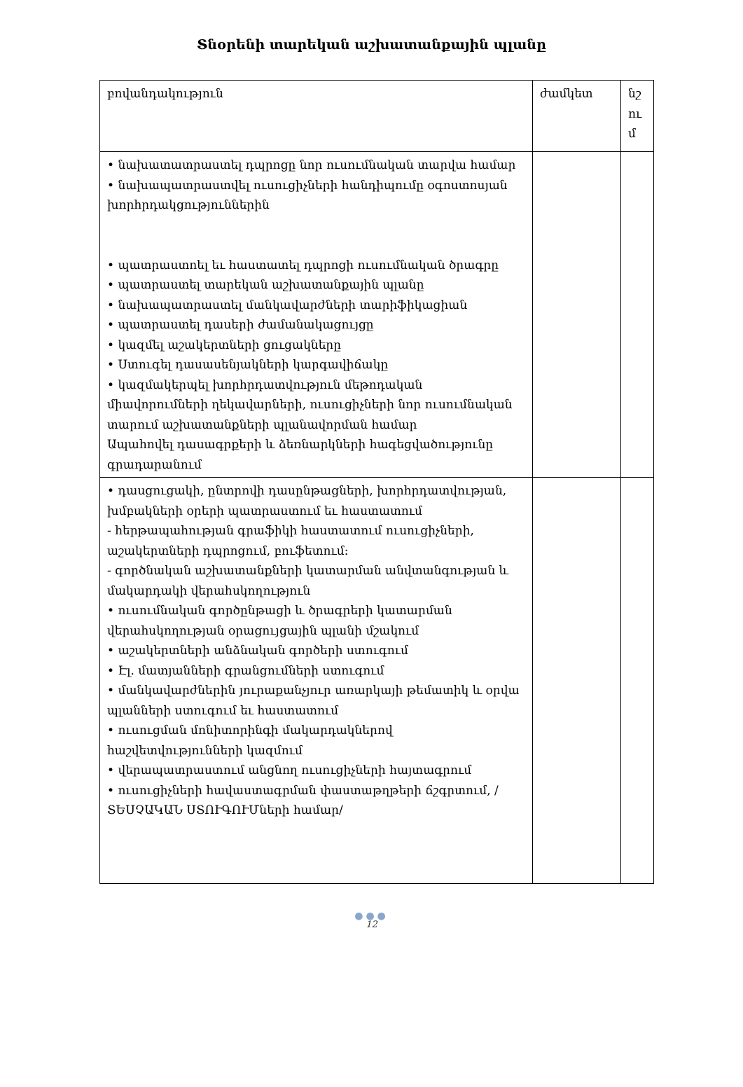Տնօրենի տարեկան աշխատանքային պլանը
| բովանդակություն | ժամկետ | նշ ու մ |
| • նախատատրաստել դպրոցը նոր ուսումնական տարվա համար • նախապատրաստվել ուսուցիչների հանդիպումը օգոստոսյան խորհրդակցություններին • պատրաստոել եւ հաստատել դպրոցի ուսումնական ծրագրը • պատրաստել տարեկան աշխատանքային պլանը • նախապատրաստել մանկավարժների տարիֆիկացիան • պատրաստել դասերի ժամանակացույցը • կազմել աշակերտների ցուցակները • Ստուգել դասասենյակների կարգավիճակը • կազմակերպել խորհրդատվություն մեթոդական միավորումների ղեկավարների, ուսուցիչների նոր ուսումնական տարում աշխատանքների պլանավորման համար Ապահովել դասագրքերի և ձեռնարկների հագեցվածությունը գրադարանում | | |
| • դասցուցակի, ընտրովի դասընթացների, խորհրդատվության, խմբակների օրերի պատրաստում եւ հաստատում - հերթապահության գրաֆիկի հաստատում ուսուցիչների, աշակերտների դպրոցում, բուֆետում: - գործնական աշխատանքների կատարման անվտանգության և մակարդակի վերահսկողություն • ուսումնական գործընթացի և ծրագրերի կատարման վերահսկողության օրացույցային պլանի մշակում • աշակերտների անձնական գործերի ստուգում • Էլ. մատյանների գրանցումների ստուգում • մանկավարժներին յուրաքանչյուր առարկայի թեմատիկ և օրվա պլանների ստուգում եւ հաստատում • ուսուցման մոնիտորինգի մակարդակներով հաշվետվությունների կազմում • վերապատրաստում անցնող ուսուցիչների հայտագրում • ուսուցիչների հավաստագրման փաստաթղթերի ճշգրտում, /ՏԵՍՉԱԿԱՆ ՍՏՈՒԳՈՒՄների համար/ | | |
●●●
12